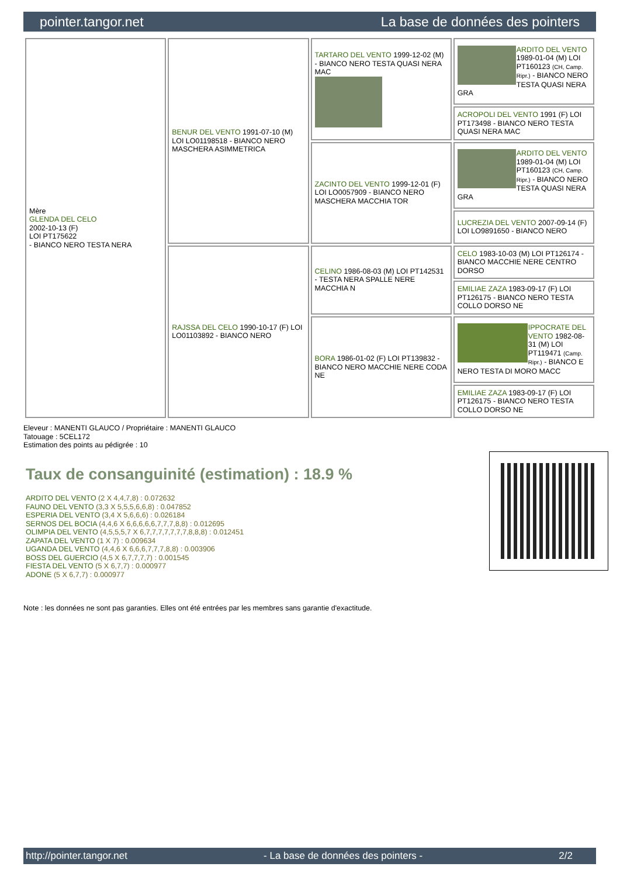pointer.tangor.net La base de données des pointers
| Mère GLENDA DEL CELO 2002-10-13 (F) LOI PT175622 - BIANCO NERO TESTA NERA | BENUR DEL VENTO 1991-07-10 (M) LOI LO01198518 - BIANCO NERO MASCHERA ASIMMETRICA | TARTARO DEL VENTO 1999-12-02 (M) - BIANCO NERO TESTA QUASI NERA MAC | ARDITO DEL VENTO 1989-01-04 (M) LOI PT160123 (CH, Camp. Ripr.) - BIANCO NERO TESTA QUASI NERA GRA |
| | | | ACROPOLI DEL VENTO 1991 (F) LOI PT173498 - BIANCO NERO TESTA QUASI NERA MAC |
| | | ZACINTO DEL VENTO 1999-12-01 (F) LOI LO0057909 - BIANCO NERO MASCHERA MACCHIA TOR | ARDITO DEL VENTO 1989-01-04 (M) LOI PT160123 (CH, Camp. Ripr.) - BIANCO NERO TESTA QUASI NERA GRA |
| | | | LUCREZIA DEL VENTO 2007-09-14 (F) LOI LO9891650 - BIANCO NERO |
| | RAJSSA DEL CELO 1990-10-17 (F) LOI LO01103892 - BIANCO NERO | CELINO 1986-08-03 (M) LOI PT142531 - TESTA NERA SPALLE NERE MACCHIA N | CELO 1983-10-03 (M) LOI PT126174 - BIANCO MACCHIE NERE CENTRO DORSO |
| | | | EMILIAE ZAZA 1983-09-17 (F) LOI PT126175 - BIANCO NERO TESTA COLLO DORSO NE |
| | | BORA 1986-01-02 (F) LOI PT139832 - BIANCO NERO MACCHIE NERE CODA NE | IPPOCRATE DEL VENTO 1982-08-31 (M) LOI PT119471 (Camp. Ripr.) - BIANCO E NERO TESTA DI MORO MACC |
| | | | EMILIAE ZAZA 1983-09-17 (F) LOI PT126175 - BIANCO NERO TESTA COLLO DORSO NE |
Eleveur : MANENTI GLAUCO / Propriétaire : MANENTI GLAUCO
Tatouage : 5CEL172
Estimation des points au pédigrée : 10
Taux de consanguinité (estimation) : 18.9 %
ARDITO DEL VENTO (2 X 4,4,7,8) : 0.072632
FAUNO DEL VENTO (3,3 X 5,5,5,6,6,8) : 0.047852
ESPERIA DEL VENTO (3,4 X 5,6,6,6) : 0.026184
SERNOS DEL BOCIA (4,4,6 X 6,6,6,6,6,7,7,7,8,8) : 0.012695
OLIMPIA DEL VENTO (4,5,5,5,7 X 6,7,7,7,7,7,7,7,8,8,8) : 0.012451
ZAPATA DEL VENTO (1 X 7) : 0.009634
UGANDA DEL VENTO (4,4,6 X 6,6,6,7,7,7,8,8) : 0.003906
BOSS DEL GUERCIO (4,5 X 6,7,7,7,7) : 0.001545
FIESTA DEL VENTO (5 X 6,7,7) : 0.000977
ADONE (5 X 6,7,7) : 0.000977
Note : les données ne sont pas garanties. Elles ont été entrées par les membres sans garantie d'exactitude.
http://pointer.tangor.net - La base de données des pointers - 2/2